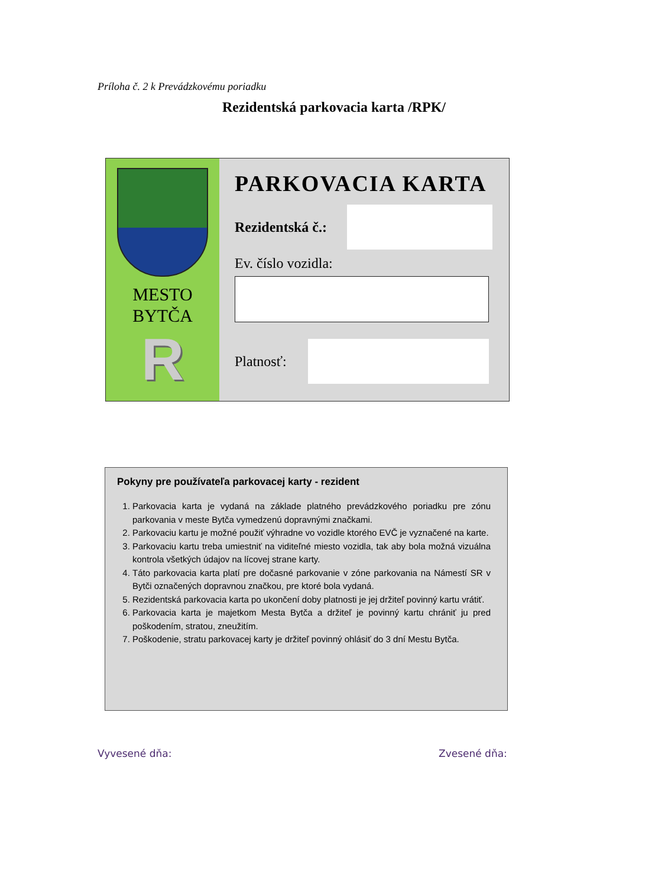Príloha č. 2 k Prevádzkovému poriadku
Rezidentská parkovacia karta /RPK/
MESTO
BYTČA
R
PARKOVACIA KARTA
Rezidentská č.:
Ev. číslo vozidla:
Platnosť:
Pokyny pre používateľa parkovacej karty - rezident
1. Parkovacia karta je vydaná na základe platného prevádzkového poriadku pre zónu parkovania v meste Bytča vymedzenú dopravnými značkami.
2. Parkovaciu kartu je možné použiť výhradne vo vozidle ktorého EVČ je vyznačené na karte.
3. Parkovaciu kartu treba umiestniť na viditeľné miesto vozidla, tak aby bola možná vizuálna kontrola všetkých údajov na lícovej strane karty.
4. Táto parkovacia karta platí pre dočasné parkovanie v zóne parkovania na Námestí SR v Bytči označených dopravnou značkou, pre ktoré bola vydaná.
5. Rezidentská parkovacia karta po ukončení doby platnosti je jej držiteľ povinný kartu vrátiť.
6. Parkovacia karta je majetkom Mesta Bytča a držiteľ je povinný kartu chrániť ju pred poškodením, stratou, zneužitím.
7. Poškodenie, stratu parkovacej karty je držiteľ povinný ohlásiť do 3 dní Mestu Bytča.
Vyvesené dňa: Zvesené dňa: